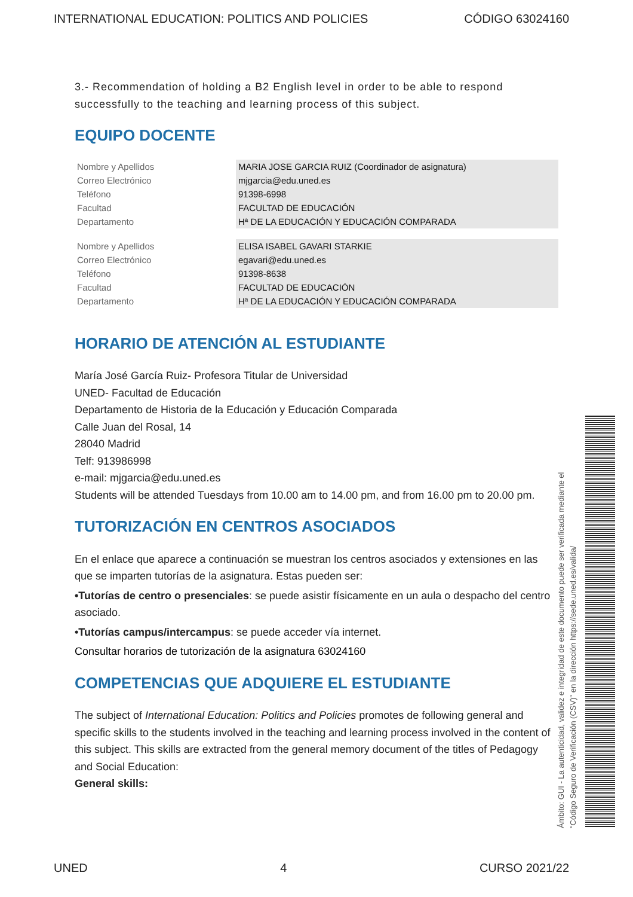INTERNATIONAL EDUCATION: POLITICS AND POLICIES CÓDIGO 63024160
3.- Recommendation of holding a B2 English level in order to be able to respond successfully to the teaching and learning process of this subject.
EQUIPO DOCENTE
| Nombre y Apellidos | MARIA JOSE GARCIA RUIZ (Coordinador de asignatura) |
| Correo Electrónico | mjgarcia@edu.uned.es |
| Teléfono | 91398-6998 |
| Facultad | FACULTAD DE EDUCACIÓN |
| Departamento | Hª DE LA EDUCACIÓN Y EDUCACIÓN COMPARADA |
| Nombre y Apellidos | ELISA ISABEL GAVARI STARKIE |
| Correo Electrónico | egavari@edu.uned.es |
| Teléfono | 91398-8638 |
| Facultad | FACULTAD DE EDUCACIÓN |
| Departamento | Hª DE LA EDUCACIÓN Y EDUCACIÓN COMPARADA |
HORARIO DE ATENCIÓN AL ESTUDIANTE
María José García Ruiz- Profesora Titular de Universidad
UNED- Facultad de Educación
Departamento de Historia de la Educación y Educación Comparada
Calle Juan del Rosal, 14
28040 Madrid
Telf: 913986998
e-mail: mjgarcia@edu.uned.es
Students will be attended Tuesdays from 10.00 am to 14.00 pm, and from 16.00 pm to 20.00 pm.
TUTORIZACIÓN EN CENTROS ASOCIADOS
En el enlace que aparece a continuación se muestran los centros asociados y extensiones en las que se imparten tutorías de la asignatura. Estas pueden ser:
•Tutorías de centro o presenciales: se puede asistir físicamente en un aula o despacho del centro asociado.
•Tutorías campus/intercampus: se puede acceder vía internet.
Consultar horarios de tutorización de la asignatura 63024160
COMPETENCIAS QUE ADQUIERE EL ESTUDIANTE
The subject of International Education: Politics and Policies promotes de following general and specific skills to the students involved in the teaching and learning process involved in the content of this subject. This skills are extracted from the general memory document of the titles of Pedagogy and Social Education:
General skills:
Ámbito: GUI - La autenticidad, validez e integridad de este documento puede ser verificada mediante el
"Código Seguro de Verificación (CSV)" en la dirección https://sede.uned.es/valida/
UNED 4 CURSO 2021/22